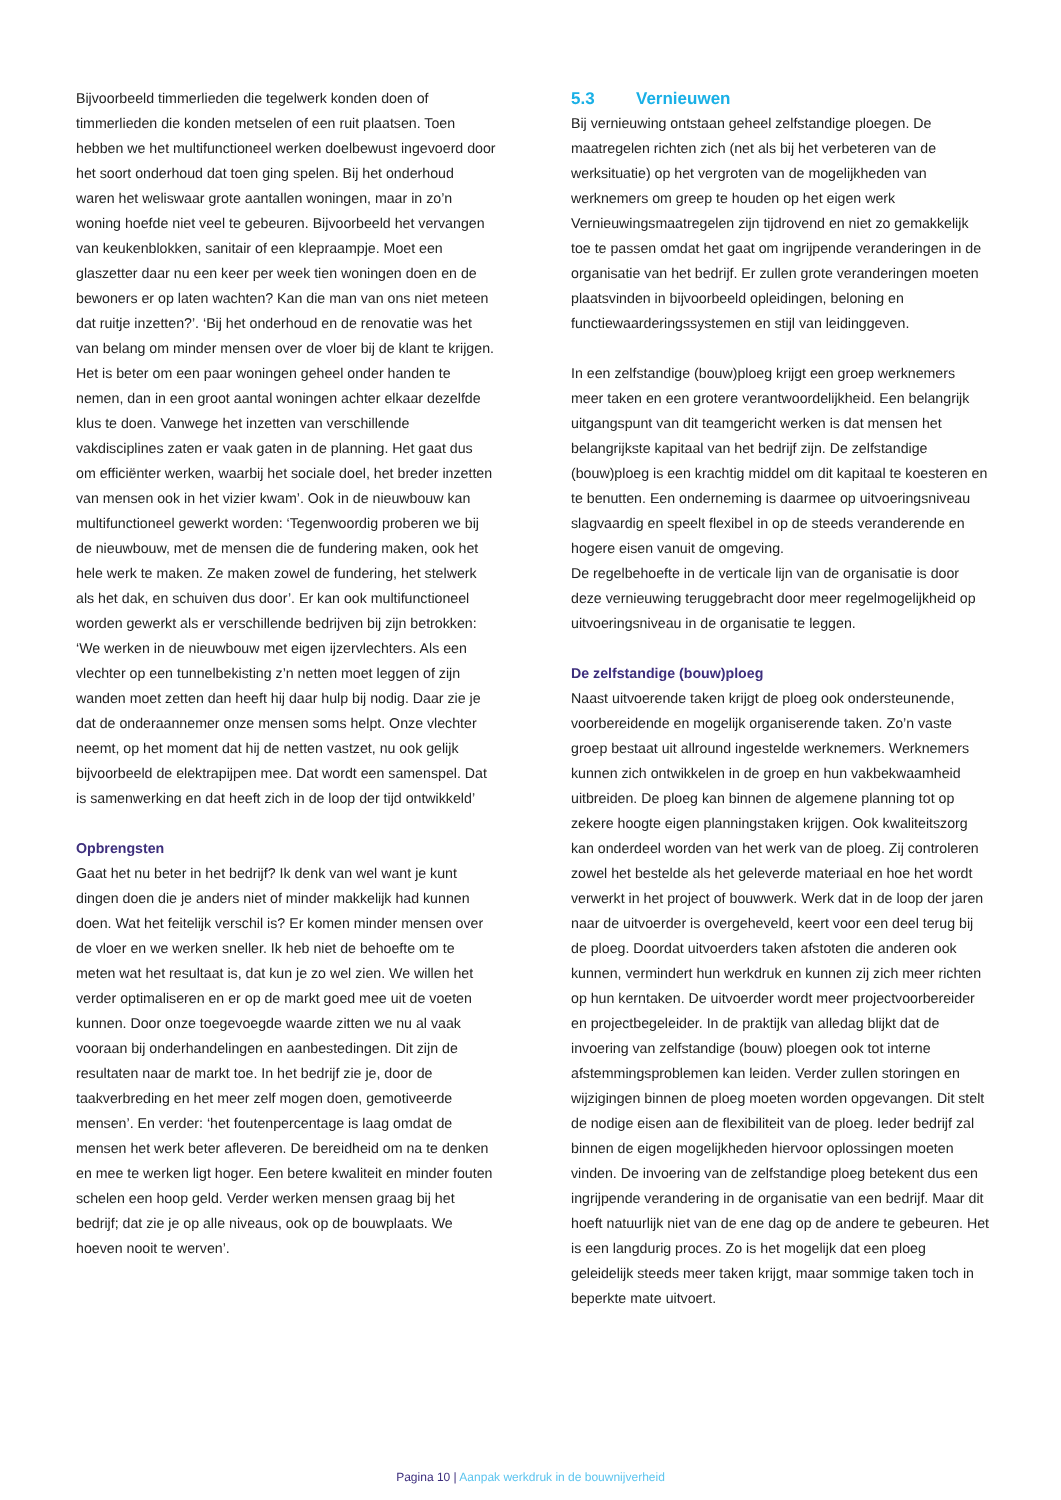Bijvoorbeeld timmerlieden die tegelwerk konden doen of timmerlieden die konden metselen of een ruit plaatsen. Toen hebben we het multifunctioneel werken doelbewust ingevoerd door het soort onderhoud dat toen ging spelen. Bij het onderhoud waren het weliswaar grote aantallen woningen, maar in zo’n woning hoefde niet veel te gebeuren. Bijvoorbeeld het vervangen van keukenblokken, sanitair of een klepraampje. Moet een glaszetter daar nu een keer per week tien woningen doen en de bewoners er op laten wachten? Kan die man van ons niet meteen dat ruitje inzetten?’. ‘Bij het onderhoud en de renovatie was het van belang om minder mensen over de vloer bij de klant te krijgen. Het is beter om een paar woningen geheel onder handen te nemen, dan in een groot aantal woningen achter elkaar dezelfde klus te doen. Vanwege het inzetten van verschillende vakdisciplines zaten er vaak gaten in de planning. Het gaat dus om efficiënter werken, waarbij het sociale doel, het breder inzetten van mensen ook in het vizier kwam’. Ook in de nieuwbouw kan multifunctioneel gewerkt worden: ‘Tegenwoordig proberen we bij de nieuwbouw, met de mensen die de fundering maken, ook het hele werk te maken. Ze maken zowel de fundering, het stelwerk als het dak, en schuiven dus door’. Er kan ook multifunctioneel worden gewerkt als er verschillende bedrijven bij zijn betrokken: ‘We werken in de nieuwbouw met eigen ijzervlechters. Als een vlechter op een tunnelbekisting z’n netten moet leggen of zijn wanden moet zetten dan heeft hij daar hulp bij nodig. Daar zie je dat de onderaannemer onze mensen soms helpt. Onze vlechter neemt, op het moment dat hij de netten vastzet, nu ook gelijk bijvoorbeeld de elektrapijpen mee. Dat wordt een samenspel. Dat is samenwerking en dat heeft zich in de loop der tijd ontwikkeld’
Opbrengsten
Gaat het nu beter in het bedrijf? Ik denk van wel want je kunt dingen doen die je anders niet of minder makkelijk had kunnen doen. Wat het feitelijk verschil is? Er komen minder mensen over de vloer en we werken sneller. Ik heb niet de behoefte om te meten wat het resultaat is, dat kun je zo wel zien. We willen het verder optimaliseren en er op de markt goed mee uit de voeten kunnen. Door onze toegevoegde waarde zitten we nu al vaak vooraan bij onderhandelingen en aanbestedingen. Dit zijn de resultaten naar de markt toe. In het bedrijf zie je, door de taakverbreding en het meer zelf mogen doen, gemotiveerde mensen’. En verder: ‘het foutenpercentage is laag omdat de mensen het werk beter afleveren. De bereidheid om na te denken en mee te werken ligt hoger. Een betere kwaliteit en minder fouten schelen een hoop geld. Verder werken mensen graag bij het bedrijf; dat zie je op alle niveaus, ook op de bouwplaats. We hoeven nooit te werven’.
5.3 Vernieuwen
Bij vernieuwing ontstaan geheel zelfstandige ploegen. De maatregelen richten zich (net als bij het verbeteren van de werksituatie) op het vergroten van de mogelijkheden van werknemers om greep te houden op het eigen werk Vernieuwingsmaatregelen zijn tijdrovend en niet zo gemakkelijk toe te passen omdat het gaat om ingrijpende veranderingen in de organisatie van het bedrijf. Er zullen grote veranderingen moeten plaatsvinden in bijvoorbeeld opleidingen, beloning en functiewaarderingssystemen en stijl van leidinggeven.
In een zelfstandige (bouw)ploeg krijgt een groep werknemers meer taken en een grotere verantwoordelijkheid. Een belangrijk uitgangspunt van dit teamgericht werken is dat mensen het belangrijkste kapitaal van het bedrijf zijn. De zelfstandige (bouw)ploeg is een krachtig middel om dit kapitaal te koesteren en te benutten. Een onderneming is daarmee op uitvoeringsniveau slagvaardig en speelt flexibel in op de steeds veranderende en hogere eisen vanuit de omgeving.
De regelbehoefte in de verticale lijn van de organisatie is door deze vernieuwing teruggebracht door meer regelmogelijkheid op uitvoeringsniveau in de organisatie te leggen.
De zelfstandige (bouw)ploeg
Naast uitvoerende taken krijgt de ploeg ook ondersteunende, voorbereidende en mogelijk organiserende taken. Zo’n vaste groep bestaat uit allround ingestelde werknemers. Werknemers kunnen zich ontwikkelen in de groep en hun vakbekwaamheid uitbreiden. De ploeg kan binnen de algemene planning tot op zekere hoogte eigen planningstaken krijgen. Ook kwaliteitszorg kan onderdeel worden van het werk van de ploeg. Zij controleren zowel het bestelde als het geleverde materiaal en hoe het wordt verwerkt in het project of bouwwerk. Werk dat in de loop der jaren naar de uitvoerder is overgeheveld, keert voor een deel terug bij de ploeg. Doordat uitvoerders taken afstoten die anderen ook kunnen, vermindert hun werkdruk en kunnen zij zich meer richten op hun kerntaken. De uitvoerder wordt meer projectvoorbereider en projectbegeleider. In de praktijk van alledag blijkt dat de invoering van zelfstandige (bouw) ploegen ook tot interne afstemmingsproblemen kan leiden. Verder zullen storingen en wijzigingen binnen de ploeg moeten worden opgevangen. Dit stelt de nodige eisen aan de flexibiliteit van de ploeg. Ieder bedrijf zal binnen de eigen mogelijkheden hiervoor oplossingen moeten vinden. De invoering van de zelfstandige ploeg betekent dus een ingrijpende verandering in de organisatie van een bedrijf. Maar dit hoeft natuurlijk niet van de ene dag op de andere te gebeuren. Het is een langdurig proces. Zo is het mogelijk dat een ploeg geleidelijk steeds meer taken krijgt, maar sommige taken toch in beperkte mate uitvoert.
Pagina 10 | Aanpak werkdruk in de bouwnijverheid